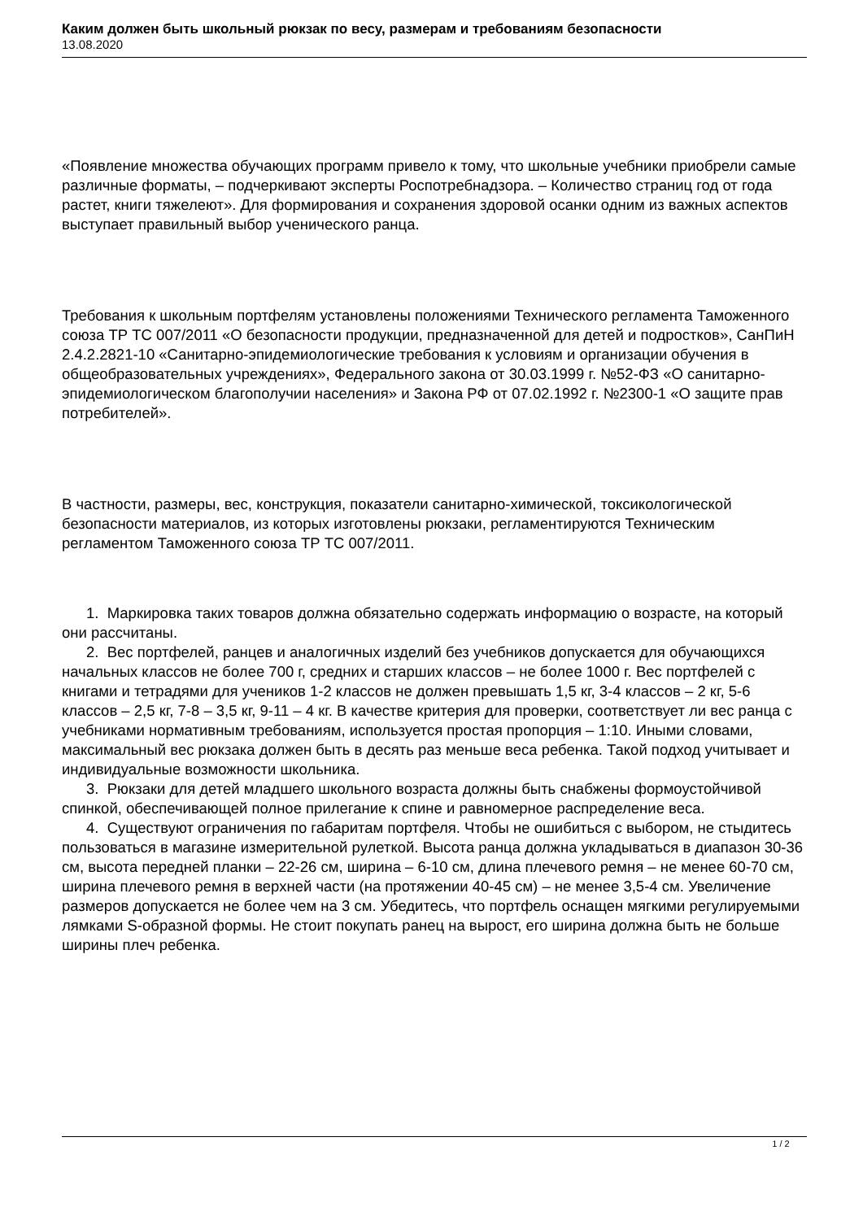Каким должен быть школьный рюкзак по весу, размерам и требованиям безопасности
13.08.2020
«Появление множества обучающих программ привело к тому, что школьные учебники приобрели самые различные форматы, – подчеркивают эксперты Роспотребнадзора. – Количество страниц год от года растет, книги тяжелеют». Для формирования и сохранения здоровой осанки одним из важных аспектов выступает правильный выбор ученического ранца.
Требования к школьным портфелям установлены положениями Технического регламента Таможенного союза ТР ТС 007/2011 «О безопасности продукции, предназначенной для детей и подростков», СанПиН 2.4.2.2821-10 «Санитарно-эпидемиологические требования к условиям и организации обучения в общеобразовательных учреждениях», Федерального закона от 30.03.1999 г. №52-ФЗ «О санитарно-эпидемиологическом благополучии населения» и Закона РФ от 07.02.1992 г. №2300-1 «О защите прав потребителей».
В частности, размеры, вес, конструкция, показатели санитарно-химической, токсикологической безопасности материалов, из которых изготовлены рюкзаки, регламентируются Техническим регламентом Таможенного союза ТР ТС 007/2011.
1. Маркировка таких товаров должна обязательно содержать информацию о возрасте, на который они рассчитаны.
2. Вес портфелей, ранцев и аналогичных изделий без учебников допускается для обучающихся начальных классов не более 700 г, средних и старших классов – не более 1000 г. Вес портфелей с книгами и тетрадями для учеников 1-2 классов не должен превышать 1,5 кг, 3-4 классов – 2 кг, 5-6 классов – 2,5 кг, 7-8 – 3,5 кг, 9-11 – 4 кг. В качестве критерия для проверки, соответствует ли вес ранца с учебниками нормативным требованиям, используется простая пропорция – 1:10. Иными словами, максимальный вес рюкзака должен быть в десять раз меньше веса ребенка. Такой подход учитывает и индивидуальные возможности школьника.
3. Рюкзаки для детей младшего школьного возраста должны быть снабжены формоустойчивой спинкой, обеспечивающей полное прилегание к спине и равномерное распределение веса.
4. Существуют ограничения по габаритам портфеля. Чтобы не ошибиться с выбором, не стыдитесь пользоваться в магазине измерительной рулеткой. Высота ранца должна укладываться в диапазон 30-36 см, высота передней планки – 22-26 см, ширина – 6-10 см, длина плечевого ремня – не менее 60-70 см, ширина плечевого ремня в верхней части (на протяжении 40-45 см) – не менее 3,5-4 см. Увеличение размеров допускается не более чем на 3 см. Убедитесь, что портфель оснащен мягкими регулируемыми лямками S-образной формы. Не стоит покупать ранец на вырост, его ширина должна быть не больше ширины плеч ребенка.
1 / 2